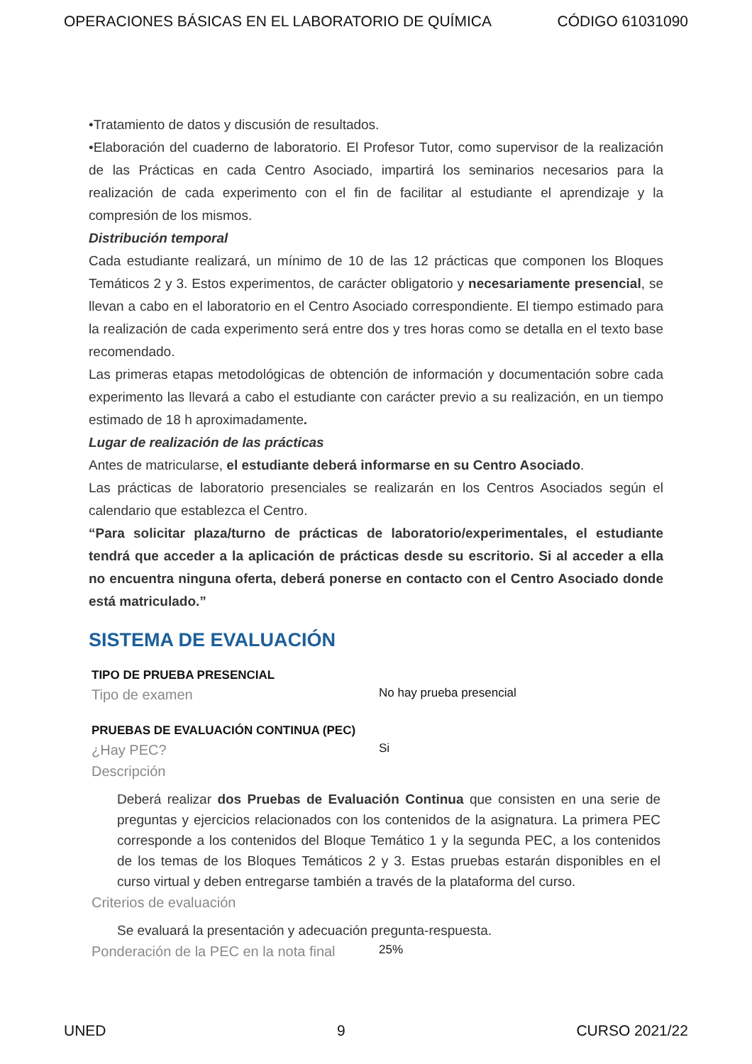OPERACIONES BÁSICAS EN EL LABORATORIO DE QUÍMICA CÓDIGO 61031090
•Tratamiento de datos y discusión de resultados.
•Elaboración del cuaderno de laboratorio. El Profesor Tutor, como supervisor de la realización de las Prácticas en cada Centro Asociado, impartirá los seminarios necesarios para la realización de cada experimento con el fin de facilitar al estudiante el aprendizaje y la compresión de los mismos.
Distribución temporal
Cada estudiante realizará, un mínimo de 10 de las 12 prácticas que componen los Bloques Temáticos 2 y 3. Estos experimentos, de carácter obligatorio y necesariamente presencial, se llevan a cabo en el laboratorio en el Centro Asociado correspondiente. El tiempo estimado para la realización de cada experimento será entre dos y tres horas como se detalla en el texto base recomendado.
Las primeras etapas metodológicas de obtención de información y documentación sobre cada experimento las llevará a cabo el estudiante con carácter previo a su realización, en un tiempo estimado de 18 h aproximadamente.
Lugar de realización de las prácticas
Antes de matricularse, el estudiante deberá informarse en su Centro Asociado.
Las prácticas de laboratorio presenciales se realizarán en los Centros Asociados según el calendario que establezca el Centro.
“Para solicitar plaza/turno de prácticas de laboratorio/experimentales, el estudiante tendrá que acceder a la aplicación de prácticas desde su escritorio. Si al acceder a ella no encuentra ninguna oferta, deberá ponerse en contacto con el Centro Asociado donde está matriculado.”
SISTEMA DE EVALUACIÓN
TIPO DE PRUEBA PRESENCIAL
Tipo de examen No hay prueba presencial
PRUEBAS DE EVALUACIÓN CONTINUA (PEC)
¿Hay PEC? Si
Descripción
Deberá realizar dos Pruebas de Evaluación Continua que consisten en una serie de preguntas y ejercicios relacionados con los contenidos de la asignatura. La primera PEC corresponde a los contenidos del Bloque Temático 1 y la segunda PEC, a los contenidos de los temas de los Bloques Temáticos 2 y 3. Estas pruebas estarán disponibles en el curso virtual y deben entregarse también a través de la plataforma del curso.
Criterios de evaluación
Se evaluará la presentación y adecuación pregunta-respuesta.
Ponderación de la PEC en la nota final 25%
UNED 9 CURSO 2021/22